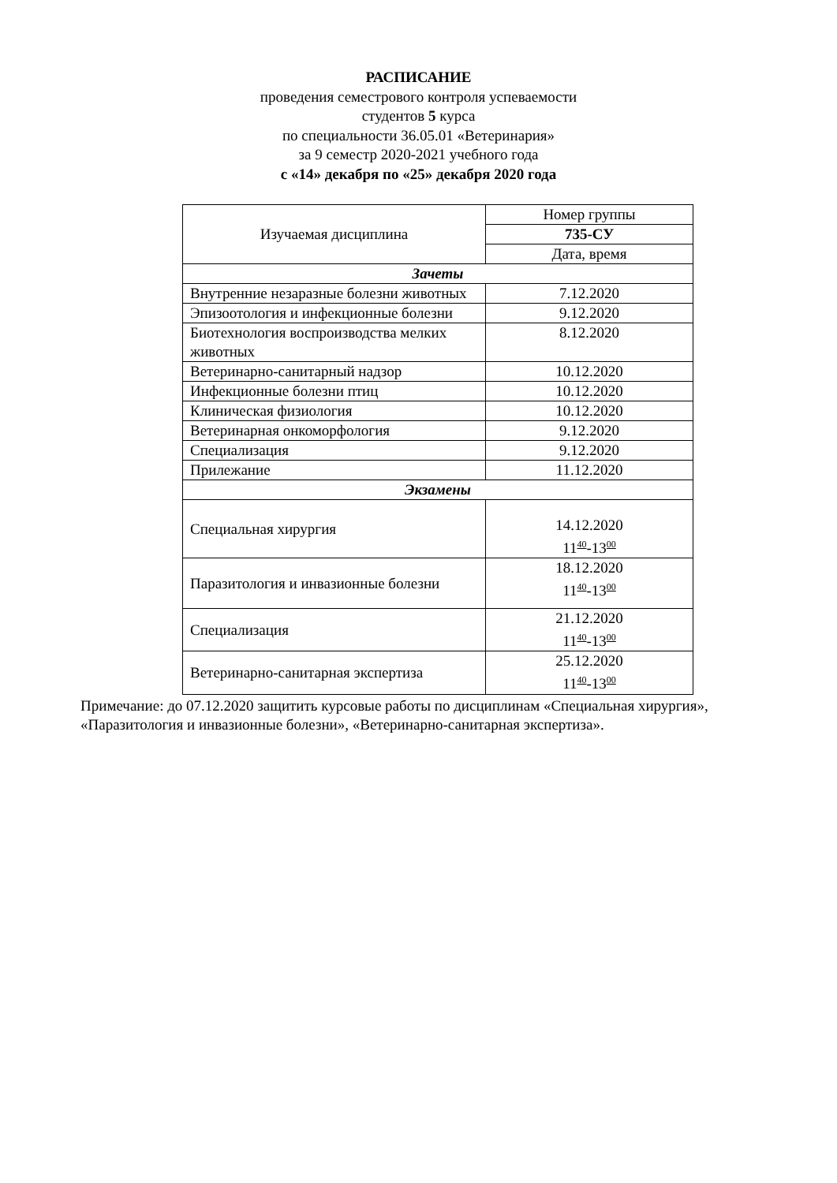РАСПИСАНИЕ
проведения семестрового контроля успеваемости
студентов 5 курса
по специальности 36.05.01 «Ветеринария»
за 9 семестр 2020-2021 учебного года
с «14» декабря по «25» декабря 2020 года
| Изучаемая дисциплина | Номер группы |
| --- | --- |
| | 735-СУ |
| | Дата, время |
| Зачеты | |
| Внутренние незаразные болезни животных | 7.12.2020 |
| Эпизоотология и инфекционные болезни | 9.12.2020 |
| Биотехнология воспроизводства мелких животных | 8.12.2020 |
| Ветеринарно-санитарный надзор | 10.12.2020 |
| Инфекционные болезни птиц | 10.12.2020 |
| Клиническая физиология | 10.12.2020 |
| Ветеринарная онкоморфология | 9.12.2020 |
| Специализация | 9.12.2020 |
| Прилежание | 11.12.2020 |
| Экзамены | |
| Специальная хирургия | 14.12.2020 11<sup>40</sup>-13<sup>00</sup> |
| Паразитология и инвазионные болезни | 18.12.2020 11<sup>40</sup>-13<sup>00</sup> |
| Специализация | 21.12.2020 11<sup>40</sup>-13<sup>00</sup> |
| Ветеринарно-санитарная экспертиза | 25.12.2020 11<sup>40</sup>-13<sup>00</sup> |
Примечание: до 07.12.2020 защитить курсовые работы по дисциплинам «Специальная хирургия»,
«Паразитология и инвазионные болезни», «Ветеринарно-санитарная экспертиза».